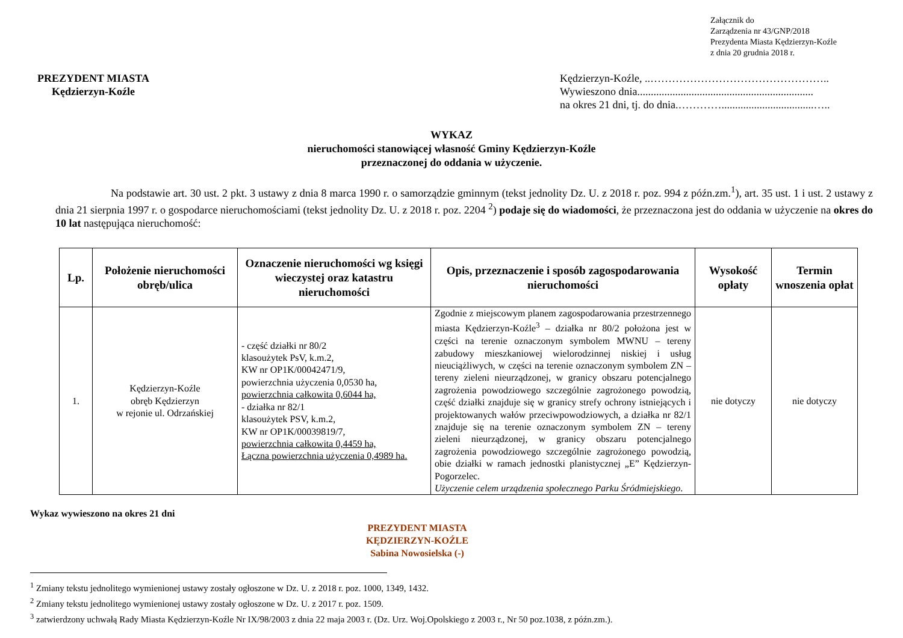Załącznik do
Zarządzenia nr 43/GNP/2018
Prezydenta Miasta Kędzierzyn-Koźle
z dnia 20 grudnia 2018 r.
PREZYDENT MIASTA
Kędzierzyn-Koźle
Kędzierzyn-Koźle, ..…………………………………………..
Wywieszono dnia.................................................................
na okres 21 dni, tj. do dnia.…………..................................…..
WYKAZ
nieruchomości stanowiącej własność Gminy Kędzierzyn-Koźle
przeznaczonej do oddania w użyczenie.
Na podstawie art. 30 ust. 2 pkt. 3 ustawy z dnia 8 marca 1990 r. o samorządzie gminnym (tekst jednolity Dz. U. z 2018 r. poz. 994 z późn.zm.<sup>1</sup>), art. 35 ust. 1 i ust. 2 ustawy z dnia 21 sierpnia 1997 r. o gospodarce nieruchomościami (tekst jednolity Dz. U. z 2018 r. poz. 2204 <sup>2</sup>) podaje się do wiadomości, że przeznaczona jest do oddania w użyczenie na okres do 10 lat następująca nieruchomość:
| Lp. | Położenie nieruchomości obręb/ulica | Oznaczenie nieruchomości wg księgi wieczystej oraz katastru nieruchomości | Opis, przeznaczenie i sposób zagospodarowania nieruchomości | Wysokość opłaty | Termin wnoszenia opłat |
| --- | --- | --- | --- | --- | --- |
| 1. | Kędzierzyn-Koźle obręb Kędzierzyn w rejonie ul. Odrzańskiej | - część działki nr 80/2 klasoużytek PsV, k.m.2, KW nr OP1K/00042471/9, powierzchnia użyczenia 0,0530 ha, powierzchnia całkowita 0,6044 ha, - działka nr 82/1 klasoużytek PSV, k.m.2, KW nr OP1K/00039819/7, powierzchnia całkowita 0,4459 ha, Łączna powierzchnia użyczenia 0,4989 ha. | Zgodnie z miejscowym planem zagospodarowania przestrzennego miasta Kędzierzyn-Koźle<sup>3</sup> – działka nr 80/2 położona jest w części na terenie oznaczonym symbolem MWNU – tereny zabudowy mieszkaniowej wielorodzinnej niskiej i usług nieuciążliwych, w części na terenie oznaczonym symbolem ZN – tereny zieleni nieurządzonej, w granicy obszaru potencjalnego zagrożenia powodziowego szczególnie zagrożonego powodzią, część działki znajduje się w granicy strefy ochrony istniejących i projektowanych wałów przeciwpowodziowych, a działka nr 82/1 znajduje się na terenie oznaczonym symbolem ZN – tereny zieleni nieurządzonej, w granicy obszaru potencjalnego zagrożenia powodziowego szczególnie zagrożonego powodzią, obie działki w ramach jednostki planistycznej „E” Kędzierzyn-Pogorzelec. Użyczenie celem urządzenia społecznego Parku Śródmiejskiego . | nie dotyczy | nie dotyczy |
Wykaz wywieszono na okres 21 dni
PREZYDENT MIASTA
KĘDZIERZYN-KOŹLE
Sabina Nowosielska (-)
<sup>1</sup> Zmiany tekstu jednolitego wymienionej ustawy zostały ogłoszone w Dz. U. z 2018 r. poz. 1000, 1349, 1432.
<sup>2</sup> Zmiany tekstu jednolitego wymienionej ustawy zostały ogłoszone w Dz. U. z 2017 r. poz. 1509.
<sup>3</sup> zatwierdzony uchwałą Rady Miasta Kędzierzyn-Koźle Nr IX/98/2003 z dnia 22 maja 2003 r. (Dz. Urz. Woj.Opolskiego z 2003 r., Nr 50 poz.1038, z późn.zm.).